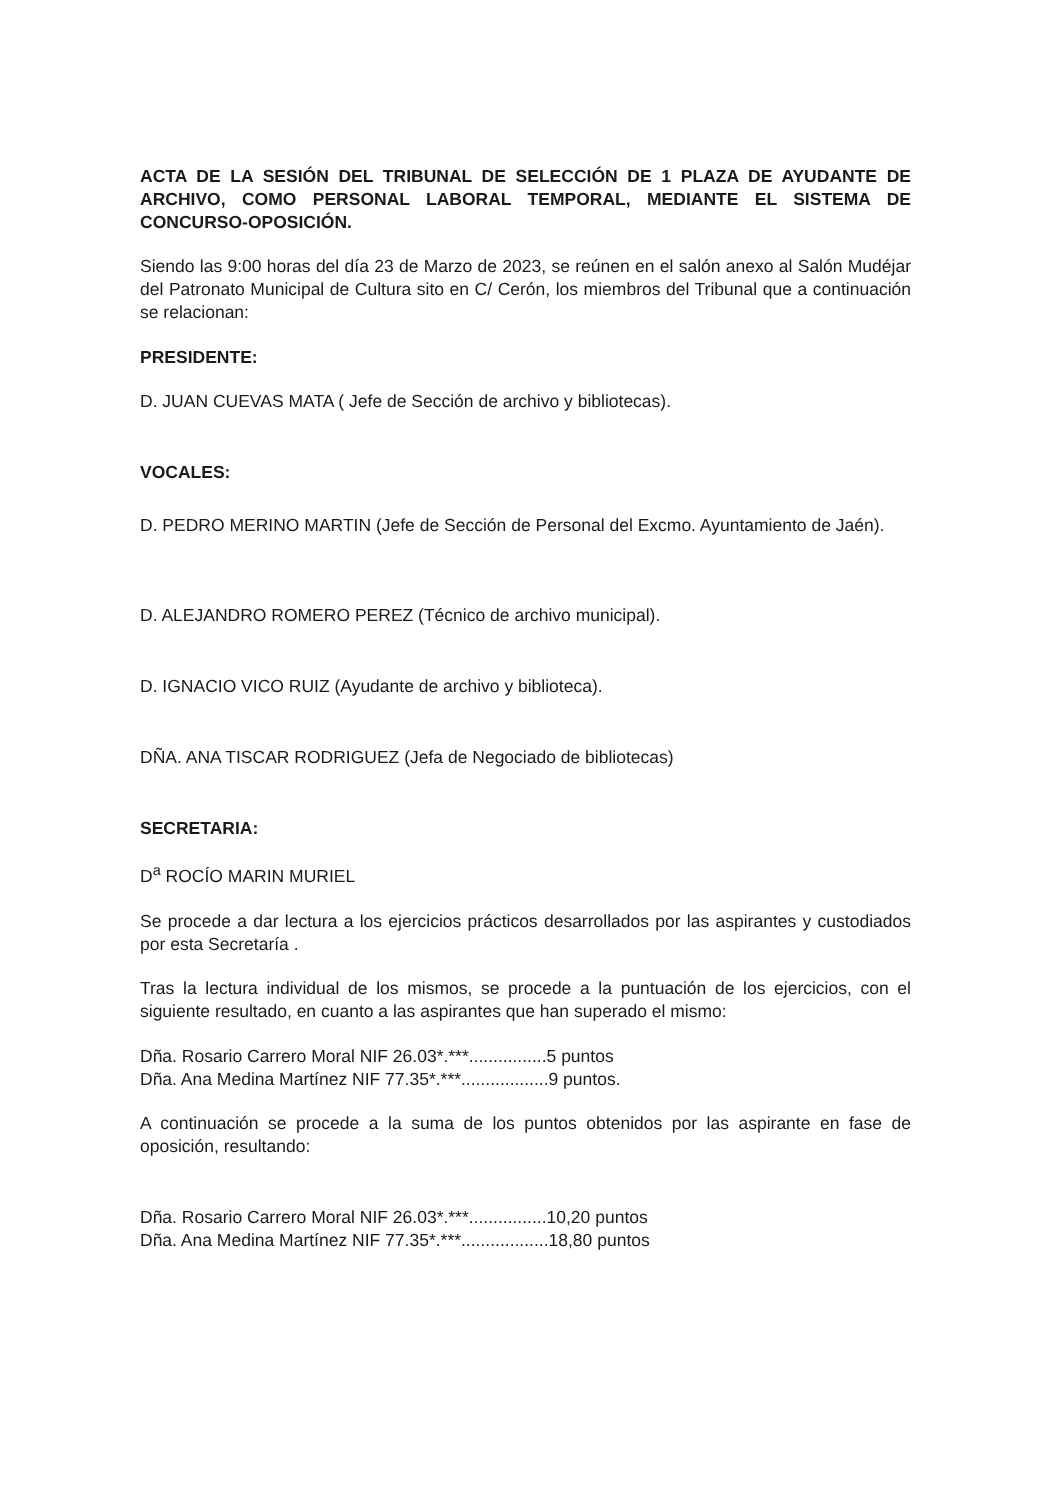ACTA DE LA SESIÓN DEL TRIBUNAL DE SELECCIÓN DE 1 PLAZA DE AYUDANTE DE ARCHIVO, COMO PERSONAL LABORAL TEMPORAL, MEDIANTE EL SISTEMA DE CONCURSO-OPOSICIÓN.
Siendo las 9:00 horas del día 23 de Marzo de 2023, se reúnen en el salón anexo al Salón Mudéjar del Patronato Municipal de Cultura sito en C/ Cerón, los miembros del Tribunal que a continuación se relacionan:
PRESIDENTE:
D. JUAN CUEVAS MATA ( Jefe de Sección de archivo y bibliotecas).
VOCALES:
D. PEDRO MERINO MARTIN (Jefe de Sección de Personal del Excmo. Ayuntamiento de Jaén).
D. ALEJANDRO ROMERO PEREZ (Técnico de archivo municipal).
D. IGNACIO VICO RUIZ (Ayudante de archivo y biblioteca).
DÑA. ANA TISCAR RODRIGUEZ (Jefa de Negociado de bibliotecas)
SECRETARIA:
D<sup>a</sup> ROCÍO MARIN MURIEL
Se procede a dar lectura a los ejercicios prácticos desarrollados por las aspirantes y custodiados por esta Secretaría .
Tras la lectura individual de los mismos, se procede a la puntuación de los ejercicios, con el siguiente resultado, en cuanto a las aspirantes que han superado el mismo:
Dña. Rosario Carrero Moral NIF 26.03*.***................5 puntos
Dña. Ana Medina Martínez NIF 77.35*.***..................9 puntos.
A continuación se procede a la suma de los puntos obtenidos por las aspirante en fase de oposición, resultando:
Dña. Rosario Carrero Moral NIF 26.03*.***................10,20 puntos
Dña. Ana Medina Martínez NIF 77.35*.***..................18,80 puntos